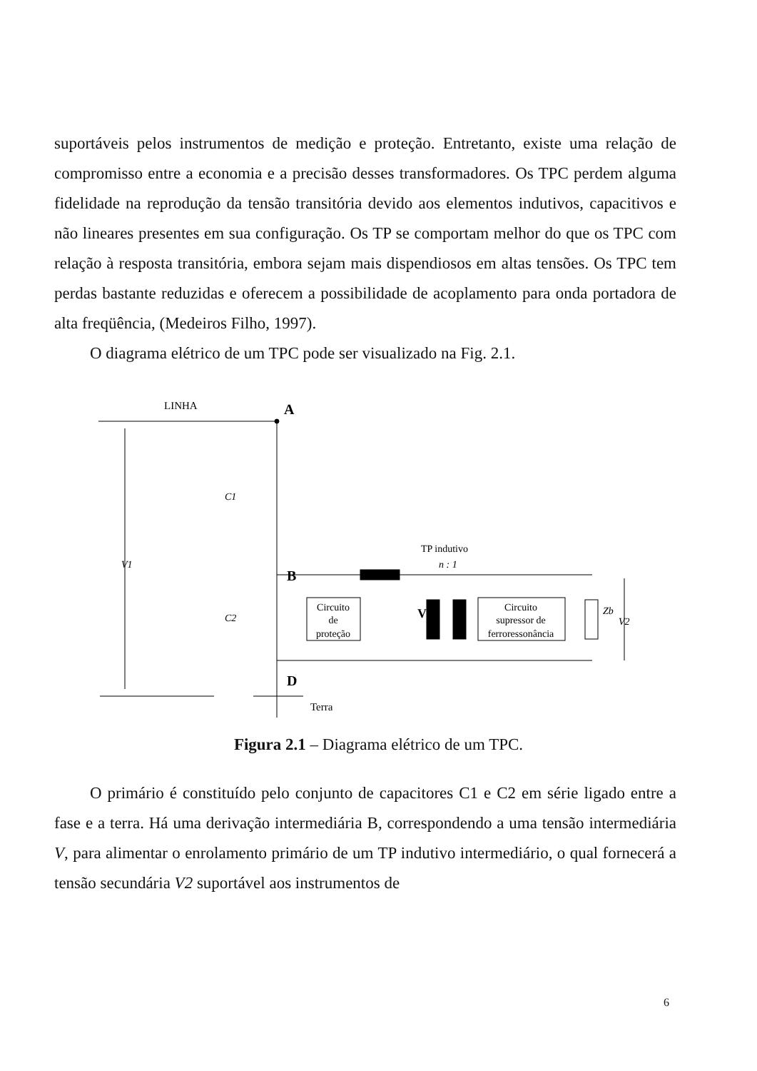suportáveis pelos instrumentos de medição e proteção. Entretanto, existe uma relação de compromisso entre a economia e a precisão desses transformadores. Os TPC perdem alguma fidelidade na reprodução da tensão transitória devido aos elementos indutivos, capacitivos e não lineares presentes em sua configuração. Os TP se comportam melhor do que os TPC com relação à resposta transitória, embora sejam mais dispendiosos em altas tensões. Os TPC tem perdas bastante reduzidas e oferecem a possibilidade de acoplamento para onda portadora de alta freqüência, (Medeiros Filho, 1997).
O diagrama elétrico de um TPC pode ser visualizado na Fig. 2.1.
LINHA
A
V1
C1
C2
B
D
Terra
Circuito
de
proteção
V
TP indutivo
n : 1
Circuito
supressor de
ferroressonância
Zb
V2
Figura 2.1 – Diagrama elétrico de um TPC.
O primário é constituído pelo conjunto de capacitores C1 e C2 em série ligado entre a fase e a terra. Há uma derivação intermediária B, correspondendo a uma tensão intermediária V, para alimentar o enrolamento primário de um TP indutivo intermediário, o qual fornecerá a tensão secundária V2 suportável aos instrumentos de
6